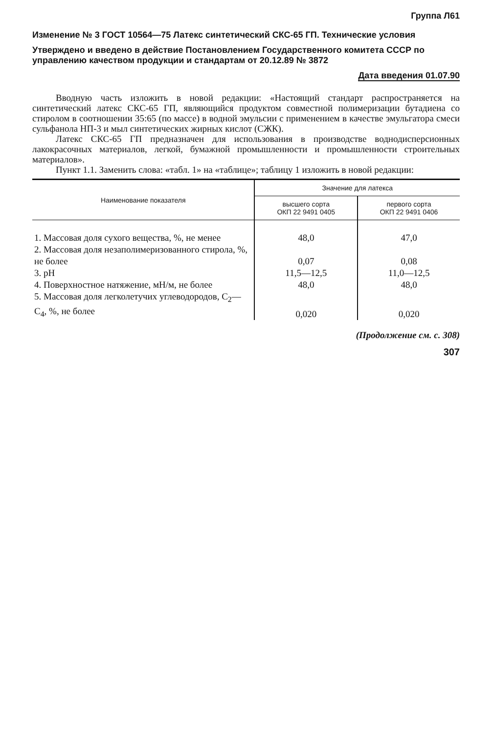Группа Л61
Изменение № 3 ГОСТ 10564—75 Латекс синтетический СКС-65 ГП. Технические условия
Утверждено и введено в действие Постановлением Государственного комитета СССР по управлению качеством продукции и стандартам от 20.12.89 № 3872
Дата введения 01.07.90
Вводную часть изложить в новой редакции: «Настоящий стандарт распространяется на синтетический латекс СКС-65 ГП, являющийся продуктом совместной полимеризации бутадиена со стиролом в соотношении 35:65 (по массе) в водной эмульсии с применением в качестве эмульгатора смеси сульфанола НП-3 и мыл синтетических жирных кислот (СЖК).
Латекс СКС-65 ГП предназначен для использования в производстве воднодисперсионных лакокрасочных материалов, легкой, бумажной промышленности и промышленности строительных материалов».
Пункт 1.1. Заменить слова: «табл. 1» на «таблице»; таблицу 1 изложить в новой редакции:
| Наименование показателя | Значение для латекса | |
| --- | --- | --- |
| | высшего сорта ОКП 22 9491 0405 | первого сорта ОКП 22 9491 0406 |
| 1. Массовая доля сухого вещества, %, не менее | 48,0 | 47,0 |
| 2. Массовая доля незаполимеризованного стирола, %, не более | 0,07 | 0,08 |
| 3. pH | 11,5—12,5 | 11,0—12,5 |
| 4. Поверхностное натяжение, мН/м, не более | 48,0 | 48,0 |
| 5. Массовая доля легколетучих углеводородов, С<sub>2</sub>—С<sub>4</sub>, %, не более | 0,020 | 0,020 |
(Продолжение см. с. 308)
307